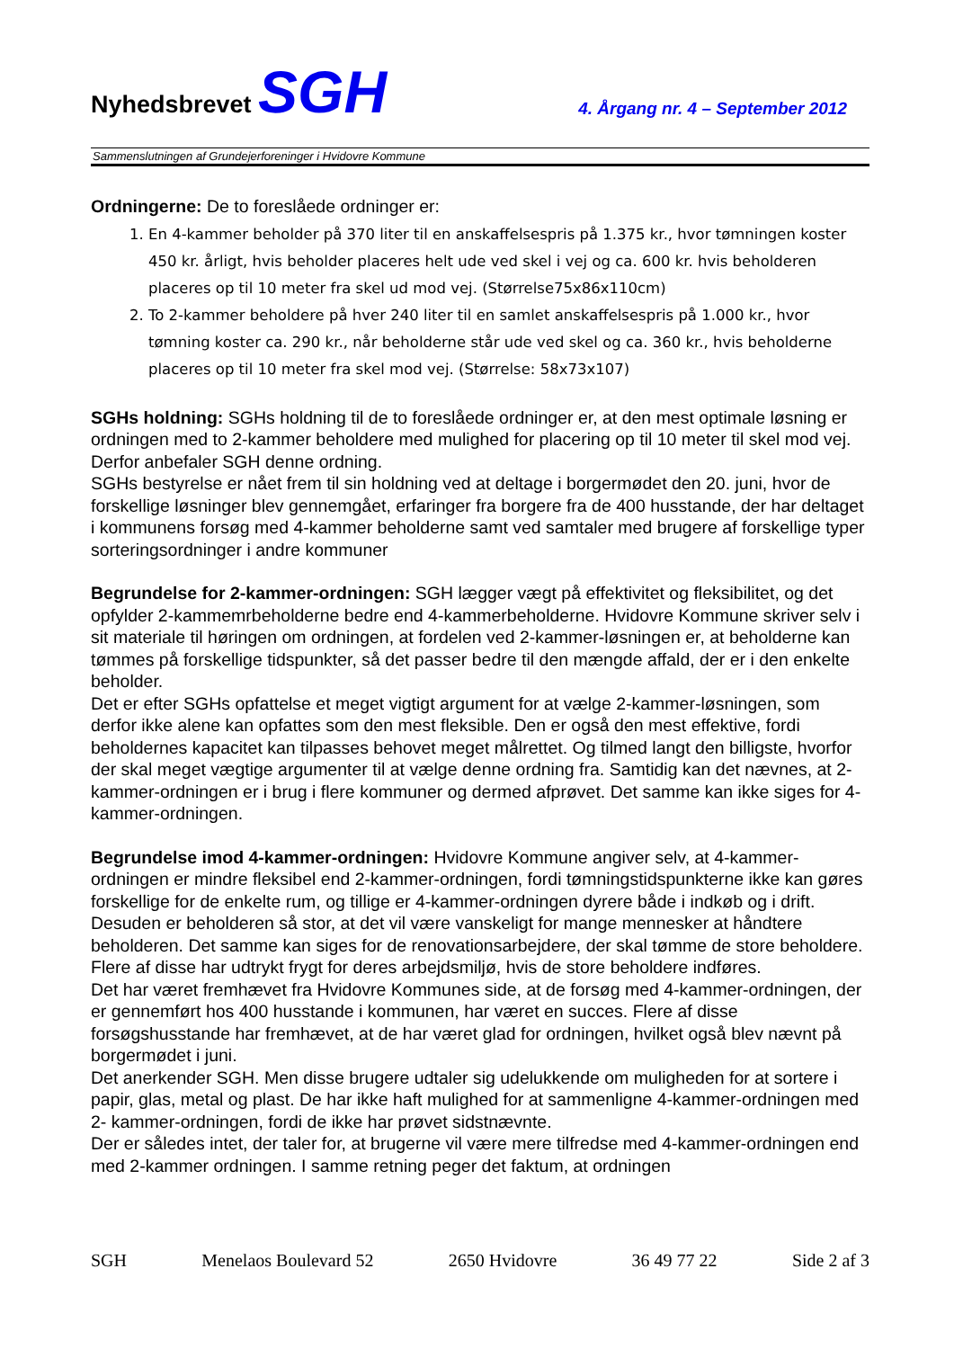Nyhedsbrevet SGH
4. Årgang nr. 4 – September 2012
Sammenslutningen af Grundejerforeninger i Hvidovre Kommune
Ordningerne: De to foreslåede ordninger er:
1. En 4-kammer beholder på 370 liter til en anskaffelsespris på 1.375 kr., hvor tømningen koster 450 kr. årligt, hvis beholder placeres helt ude ved skel i vej og ca. 600 kr. hvis beholderen placeres op til 10 meter fra skel ud mod vej. (Størrelse75x86x110cm)
2. To 2-kammer beholdere på hver 240 liter til en samlet anskaffelsespris på 1.000 kr., hvor tømning koster ca. 290 kr., når beholderne står ude ved skel og ca. 360 kr., hvis beholderne placeres op til 10 meter fra skel mod vej. (Størrelse: 58x73x107)
SGHs holdning: SGHs holdning til de to foreslåede ordninger er, at den mest optimale løsning er ordningen med to 2-kammer beholdere med mulighed for placering op til 10 meter til skel mod vej. Derfor anbefaler SGH denne ordning.
SGHs bestyrelse er nået frem til sin holdning ved at deltage i borgermødet den 20. juni, hvor de forskellige løsninger blev gennemgået, erfaringer fra borgere fra de 400 husstande, der har deltaget i kommunens forsøg med 4-kammer beholderne samt ved samtaler med brugere af forskellige typer sorteringsordninger i andre kommuner
Begrundelse for 2-kammer-ordningen: SGH lægger vægt på effektivitet og fleksibilitet, og det opfylder 2-kammemrbeholderne bedre end 4-kammerbeholderne. Hvidovre Kommune skriver selv i sit materiale til høringen om ordningen, at fordelen ved 2-kammer-løsningen er, at beholderne kan tømmes på forskellige tidspunkter, så det passer bedre til den mængde affald, der er i den enkelte beholder.
Det er efter SGHs opfattelse et meget vigtigt argument for at vælge 2-kammer-løsningen, som derfor ikke alene kan opfattes som den mest fleksible. Den er også den mest effektive, fordi beholdernes kapacitet kan tilpasses behovet meget målrettet. Og tilmed langt den billigste, hvorfor der skal meget vægtige argumenter til at vælge denne ordning fra. Samtidig kan det nævnes, at 2-kammer-ordningen er i brug i flere kommuner og dermed afprøvet. Det samme kan ikke siges for 4-kammer-ordningen.
Begrundelse imod 4-kammer-ordningen: Hvidovre Kommune angiver selv, at 4-kammer-ordningen er mindre fleksibel end 2-kammer-ordningen, fordi tømningstidspunkterne ikke kan gøres forskellige for de enkelte rum, og tillige er 4-kammer-ordningen dyrere både i indkøb og i drift. Desuden er beholderen så stor, at det vil være vanskeligt for mange mennesker at håndtere beholderen. Det samme kan siges for de renovationsarbejdere, der skal tømme de store beholdere. Flere af disse har udtrykt frygt for deres arbejdsmiljø, hvis de store beholdere indføres.
Det har været fremhævet fra Hvidovre Kommunes side, at de forsøg med 4-kammer-ordningen, der er gennemført hos 400 husstande i kommunen, har været en succes. Flere af disse forsøgshusstande har fremhævet, at de har været glad for ordningen, hvilket også blev nævnt på borgermødet i juni.
Det anerkender SGH. Men disse brugere udtaler sig udelukkende om muligheden for at sortere i papir, glas, metal og plast. De har ikke haft mulighed for at sammenligne 4-kammer-ordningen med 2- kammer-ordningen, fordi de ikke har prøvet sidstnævnte.
Der er således intet, der taler for, at brugerne vil være mere tilfredse med 4-kammer-ordningen end med 2-kammer ordningen. I samme retning peger det faktum, at ordningen
SGH Menelaos Boulevard 52 2650 Hvidovre 36 49 77 22 Side 2 af 3